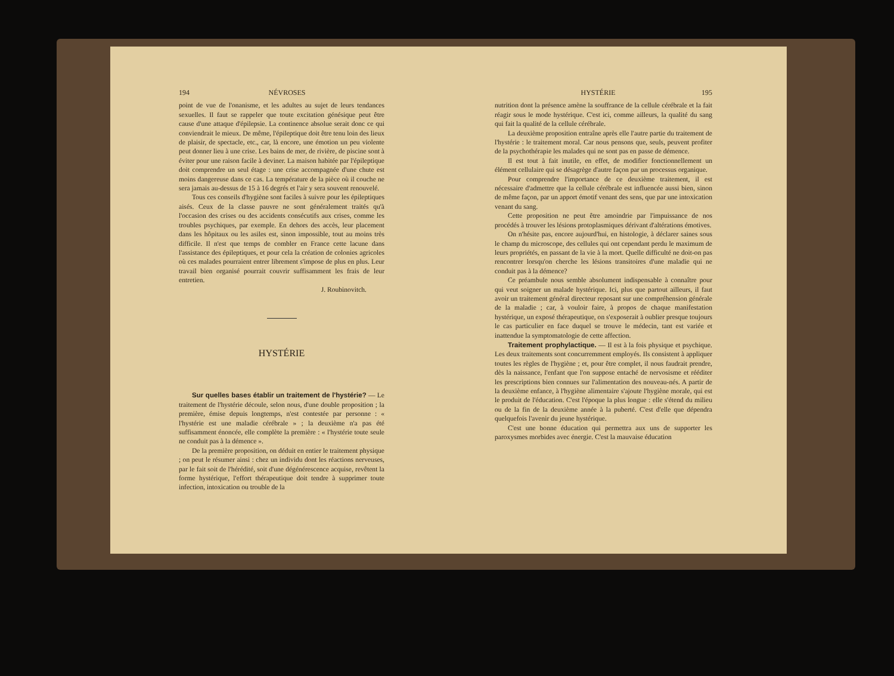194 NÉVROSES
point de vue de l'onanisme, et les adultes au sujet de leurs tendances sexuelles. Il faut se rappeler que toute excitation génésique peut être cause d'une attaque d'épilepsie. La continence absolue serait donc ce qui conviendrait le mieux. De même, l'épileptique doit être tenu loin des lieux de plaisir, de spectacle, etc., car, là encore, une émotion un peu violente peut donner lieu à une crise. Les bains de mer, de rivière, de piscine sont à éviter pour une raison facile à deviner. La maison habitée par l'épileptique doit comprendre un seul étage : une crise accompagnée d'une chute est moins dangereuse dans ce cas. La température de la pièce où il couche ne sera jamais au-dessus de 15 à 16 degrés et l'air y sera souvent renouvelé.
Tous ces conseils d'hygiène sont faciles à suivre pour les épileptiques aisés. Ceux de la classe pauvre ne sont généralement traités qu'à l'occasion des crises ou des accidents consécutifs aux crises, comme les troubles psychiques, par exemple. En dehors des accès, leur placement dans les hôpitaux ou les asiles est, sinon impossible, tout au moins très difficile. Il n'est que temps de combler en France cette lacune dans l'assistance des épileptiques, et pour cela la création de colonies agricoles où ces malades pourraient entrer librement s'impose de plus en plus. Leur travail bien organisé pourrait couvrir suffisamment les frais de leur entretien.
J. Roubinovitch.
HYSTÉRIE
Sur quelles bases établir un traitement de l'hystérie? — Le traitement de l'hystérie découle, selon nous, d'une double proposition ; la première, émise depuis longtemps, n'est contestée par personne : « l'hystérie est une maladie cérébrale » ; la deuxième n'a pas été suffisamment énoncée, elle complète la première : « l'hystérie toute seule ne conduit pas à la démence ».
De la première proposition, on déduit en entier le traitement physique ; on peut le résumer ainsi : chez un individu dont les réactions nerveuses, par le fait soit de l'hérédité, soit d'une dégénérescence acquise, revêtent la forme hystérique, l'effort thérapeutique doit tendre à supprimer toute infection, intoxication ou trouble de la
HYSTÉRIE 195
nutrition dont la présence amène la souffrance de la cellule cérébrale et la fait réagir sous le mode hystérique. C'est ici, comme ailleurs, la qualité du sang qui fait la qualité de la cellule cérébrale.
La deuxième proposition entraîne après elle l'autre partie du traitement de l'hystérie : le traitement moral. Car nous pensons que, seuls, peuvent profiter de la psychothérapie les malades qui ne sont pas en passe de démence.
Il est tout à fait inutile, en effet, de modifier fonctionnellement un élément cellulaire qui se désagrège d'autre façon par un processus organique.
Pour comprendre l'importance de ce deuxième traitement, il est nécessaire d'admettre que la cellule cérébrale est influencée aussi bien, sinon de même façon, par un apport émotif venant des sens, que par une intoxication venant du sang.
Cette proposition ne peut être amoindrie par l'impuissance de nos procédés à trouver les lésions protoplasmiques dérivant d'altérations émotives.
On n'hésite pas, encore aujourd'hui, en histologie, à déclarer saines sous le champ du microscope, des cellules qui ont cependant perdu le maximum de leurs propriétés, en passant de la vie à la mort. Quelle difficulté ne doit-on pas rencontrer lorsqu'on cherche les lésions transitoires d'une maladie qui ne conduit pas à la démence?
Ce préambule nous semble absolument indispensable à connaître pour qui veut soigner un malade hystérique. Ici, plus que partout ailleurs, il faut avoir un traitement général directeur reposant sur une compréhension générale de la maladie ; car, à vouloir faire, à propos de chaque manifestation hystérique, un exposé thérapeutique, on s'exposerait à oublier presque toujours le cas particulier en face duquel se trouve le médecin, tant est variée et inattendue la symptomatologie de cette affection.
Traitement prophylactique. — Il est à la fois physique et psychique. Les deux traitements sont concurremment employés. Ils consistent à appliquer toutes les règles de l'hygiène ; et, pour être complet, il nous faudrait prendre, dès la naissance, l'enfant que l'on suppose entaché de nervosisme et rééditer les prescriptions bien connues sur l'alimentation des nouveau-nés. A partir de la deuxième enfance, à l'hygiène alimentaire s'ajoute l'hygiène morale, qui est le produit de l'éducation. C'est l'époque la plus longue : elle s'étend du milieu ou de la fin de la deuxième année à la puberté. C'est d'elle que dépendra quelquefois l'avenir du jeune hystérique.
C'est une bonne éducation qui permettra aux uns de supporter les paroxysmes morbides avec énergie. C'est la mauvaise éducation